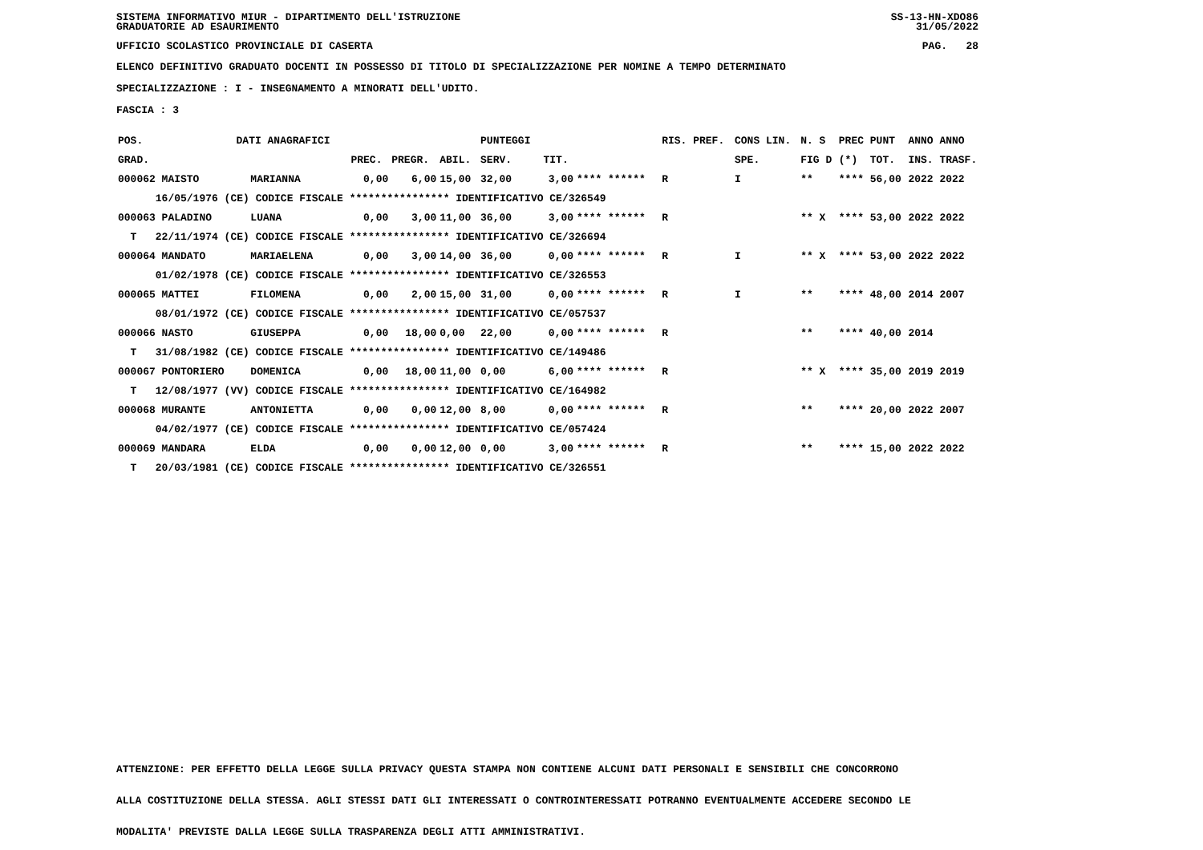SISTEMA INFORMATIVO MIUR - DIPARTIMENTO DELL'ISTRUZIONE
GRADUATORIE AD ESAURIMENTO SS-13-HN-XDO86
31/05/2022
UFFICIO SCOLASTICO PROVINCIALE DI CASERTA PAG. 28
ELENCO DEFINITIVO GRADUATO DOCENTI IN POSSESSO DI TITOLO DI SPECIALIZZAZIONE PER NOMINE A TEMPO DETERMINATO
SPECIALIZZAZIONE : I - INSEGNAMENTO A MINORATI DELL'UDITO.
FASCIA : 3
| POS. | DATI ANAGRAFICI | | | | | PUNTEGGI | | | RIS. PREF. | CONS LIN. | N. S | PREC | PUNT | ANNO ANNO |
| --- | --- | --- | --- | --- | --- | --- | --- | --- | --- | --- | --- | --- | --- | --- |
| GRAD. | | | PREC. | PREGR. | ABIL. | SERV. | TIT. | | | SPE. | FIG D | (*) | TOT. | INS. TRASF. |
| 000062 MAISTO | | MARIANNA | 0,00 | 6,00 | 15,00 | 32,00 | 3,00 | **** ****** | R | I | ** | **** | 56,00 | 2022 2022 |
| 16/05/1976 (CE) CODICE FISCALE **************** IDENTIFICATIVO CE/326549 | | | | | | | | | | | | | | |
| 000063 PALADINO | | LUANA | 0,00 | 3,00 | 11,00 | 36,00 | 3,00 | **** ****** | R | | ** X | **** | 53,00 | 2022 2022 |
| T 22/11/1974 (CE) CODICE FISCALE **************** IDENTIFICATIVO CE/326694 | | | | | | | | | | | | | | |
| 000064 MANDATO | | MARIAELENA | 0,00 | 3,00 | 14,00 | 36,00 | 0,00 | **** ****** | R | I | ** X | **** | 53,00 | 2022 2022 |
| 01/02/1978 (CE) CODICE FISCALE **************** IDENTIFICATIVO CE/326553 | | | | | | | | | | | | | | |
| 000065 MATTEI | | FILOMENA | 0,00 | 2,00 | 15,00 | 31,00 | 0,00 | **** ****** | R | I | ** | **** | 48,00 | 2014 2007 |
| 08/01/1972 (CE) CODICE FISCALE **************** IDENTIFICATIVO CE/057537 | | | | | | | | | | | | | | |
| 000066 NASTO | | GIUSEPPA | 0,00 | 18,00 | 0,00 | 22,00 | 0,00 | **** ****** | R | | ** | **** | 40,00 | 2014 |
| T 31/08/1982 (CE) CODICE FISCALE **************** IDENTIFICATIVO CE/149486 | | | | | | | | | | | | | | |
| 000067 PONTORIERO | | DOMENICA | 0,00 | 18,00 | 11,00 | 0,00 | 6,00 | **** ****** | R | | ** X | **** | 35,00 | 2019 2019 |
| T 12/08/1977 (VV) CODICE FISCALE **************** IDENTIFICATIVO CE/164982 | | | | | | | | | | | | | | |
| 000068 MURANTE | | ANTONIETTA | 0,00 | 0,00 | 12,00 | 8,00 | 0,00 | **** ****** | R | | ** | **** | 20,00 | 2022 2007 |
| 04/02/1977 (CE) CODICE FISCALE **************** IDENTIFICATIVO CE/057424 | | | | | | | | | | | | | | |
| 000069 MANDARA | | ELDA | 0,00 | 0,00 | 12,00 | 0,00 | 3,00 | **** ****** | R | | ** | **** | 15,00 | 2022 2022 |
| T 20/03/1981 (CE) CODICE FISCALE **************** IDENTIFICATIVO CE/326551 | | | | | | | | | | | | | | |
ATTENZIONE: PER EFFETTO DELLA LEGGE SULLA PRIVACY QUESTA STAMPA NON CONTIENE ALCUNI DATI PERSONALI E SENSIBILI CHE CONCORRONO
ALLA COSTITUZIONE DELLA STESSA. AGLI STESSI DATI GLI INTERESSATI O CONTROINTERESSATI POTRANNO EVENTUALMENTE ACCEDERE SECONDO LE
MODALITA' PREVISTE DALLA LEGGE SULLA TRASPARENZA DEGLI ATTI AMMINISTRATIVI.